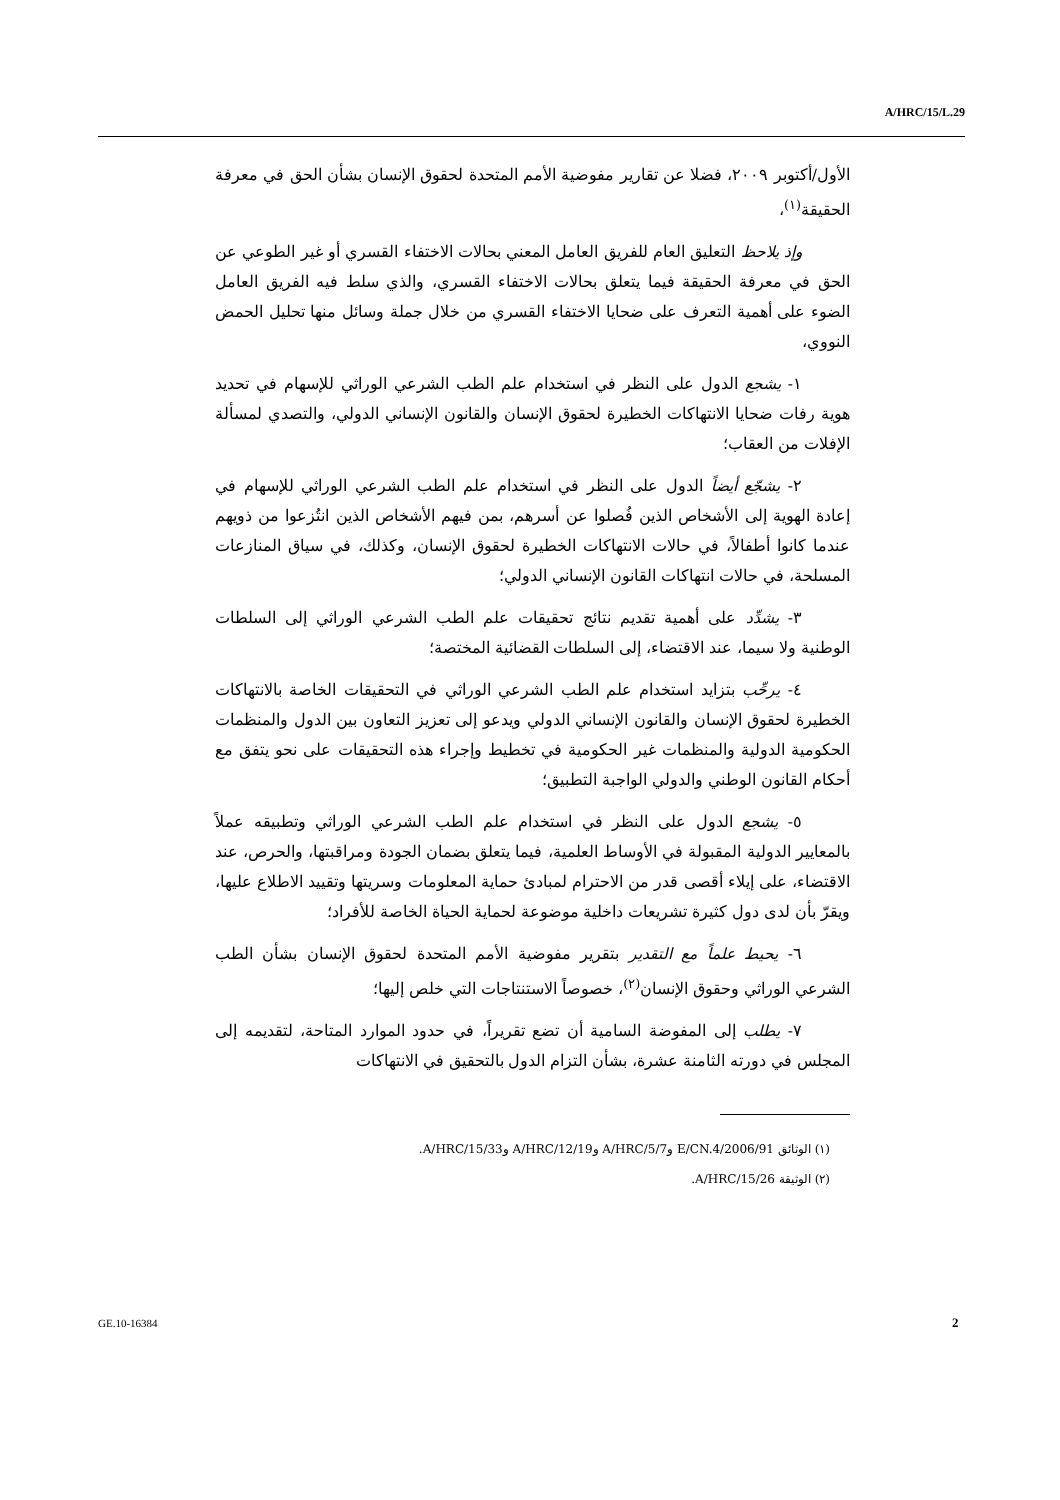A/HRC/15/L.29
الأول/أكتوبر ٢٠٠٩، فضلا عن تقارير مفوضية الأمم المتحدة لحقوق الإنسان بشأن الحق في معرفة الحقيقة<sup>(١)</sup>،
وإذ يلاحظ التعليق العام للفريق العامل المعني بحالات الاختفاء القسري أو غير الطوعي عن الحق في معرفة الحقيقة فيما يتعلق بحالات الاختفاء القسري، والذي سلط فيه الفريق العامل الضوء على أهمية التعرف على ضحايا الاختفاء القسري من خلال جملة وسائل منها تحليل الحمض النووي،
١- يشجع الدول على النظر في استخدام علم الطب الشرعي الوراثي للإسهام في تحديد هوية رفات ضحايا الانتهاكات الخطيرة لحقوق الإنسان والقانون الإنساني الدولي، والتصدي لمسألة الإفلات من العقاب؛
٢- يشجّع أيضاً الدول على النظر في استخدام علم الطب الشرعي الوراثي للإسهام في إعادة الهوية إلى الأشخاص الذين فُصلوا عن أسرهم، بمن فيهم الأشخاص الذين انتُزعوا من ذويهم عندما كانوا أطفالاً، في حالات الانتهاكات الخطيرة لحقوق الإنسان، وكذلك، في سياق المنازعات المسلحة، في حالات انتهاكات القانون الإنساني الدولي؛
٣- يشدِّد على أهمية تقديم نتائج تحقيقات علم الطب الشرعي الوراثي إلى السلطات الوطنية ولا سيما، عند الاقتضاء، إلى السلطات القضائية المختصة؛
٤- يرحِّب بتزايد استخدام علم الطب الشرعي الوراثي في التحقيقات الخاصة بالانتهاكات الخطيرة لحقوق الإنسان والقانون الإنساني الدولي ويدعو إلى تعزيز التعاون بين الدول والمنظمات الحكومية الدولية والمنظمات غير الحكومية في تخطيط وإجراء هذه التحقيقات على نحو يتفق مع أحكام القانون الوطني والدولي الواجبة التطبيق؛
٥- يشجع الدول على النظر في استخدام علم الطب الشرعي الوراثي وتطبيقه عملاً بالمعايير الدولية المقبولة في الأوساط العلمية، فيما يتعلق بضمان الجودة ومراقبتها، والحرص، عند الاقتضاء، على إيلاء أقصى قدر من الاحترام لمبادئ حماية المعلومات وسريتها وتقييد الاطلاع عليها، ويقرّ بأن لدى دول كثيرة تشريعات داخلية موضوعة لحماية الحياة الخاصة للأفراد؛
٦- يحيط علماً مع التقدير بتقرير مفوضية الأمم المتحدة لحقوق الإنسان بشأن الطب الشرعي الوراثي وحقوق الإنسان<sup>(٢)</sup>، خصوصاً الاستنتاجات التي خلص إليها؛
٧- يطلب إلى المفوضة السامية أن تضع تقريراً، في حدود الموارد المتاحة، لتقديمه إلى المجلس في دورته الثامنة عشرة، بشأن التزام الدول بالتحقيق في الانتهاكات
(١) الوثائق E/CN.4/2006/91 وA/HRC/5/7 وA/HRC/12/19 وA/HRC/15/33.
(٢) الوثيقة A/HRC/15/26.
GE.10-16384 2